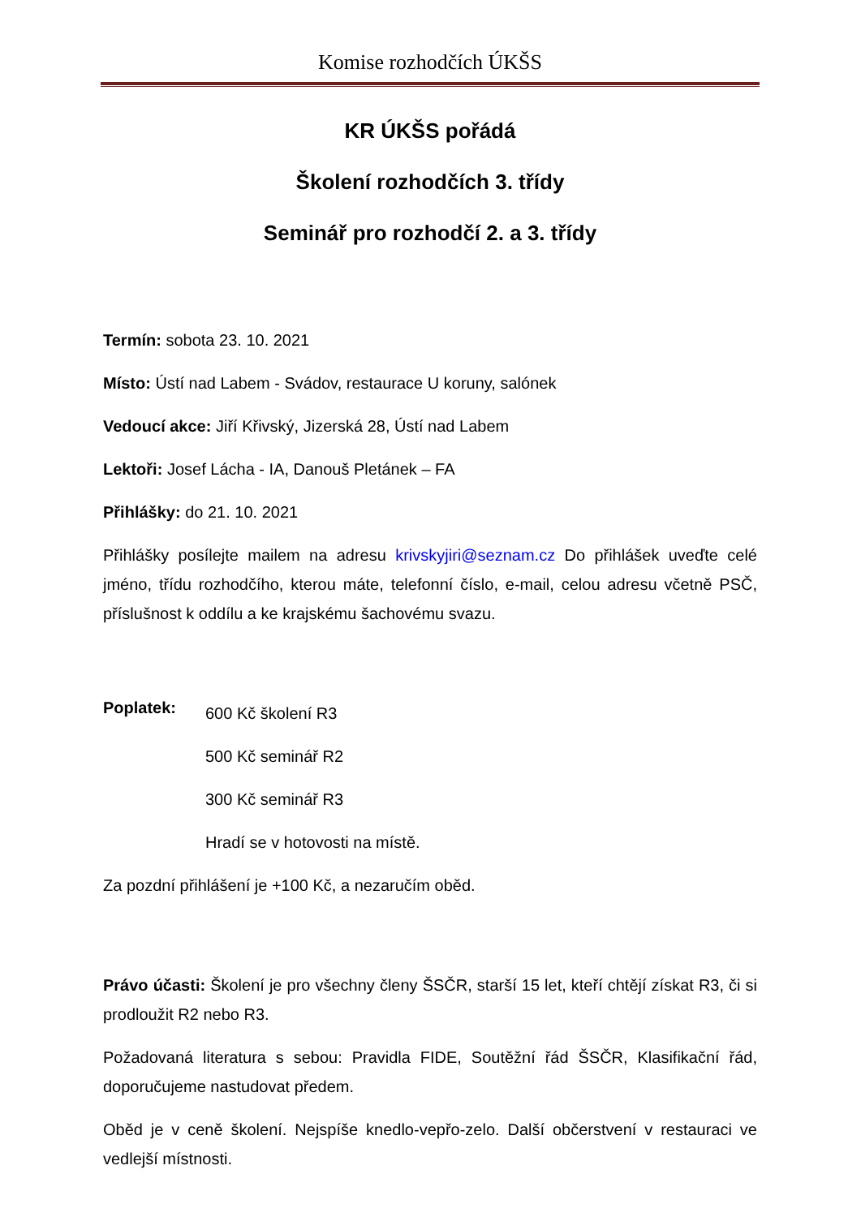Komise rozhodčích ÚKŠS
KR ÚKŠS pořádá
Školení rozhodčích 3. třídy
Seminář pro rozhodčí 2. a 3. třídy
Termín: sobota 23. 10. 2021
Místo: Ústí nad Labem - Svádov, restaurace U koruny, salónek
Vedoucí akce: Jiří Křivský, Jizerská 28, Ústí nad Labem
Lektoři: Josef Lácha - IA, Danouš Pletánek – FA
Přihlášky: do 21. 10. 2021
Přihlášky posílejte mailem na adresu krivskyjiri@seznam.cz Do přihlášek uveďte celé jméno, třídu rozhodčího, kterou máte, telefonní číslo, e-mail, celou adresu včetně PSČ, příslušnost k oddílu a ke krajskému šachovému svazu.
Poplatek:
600 Kč školení R3
500 Kč seminář R2
300 Kč seminář R3
Hradí se v hotovosti na místě.
Za pozdní přihlášení je +100 Kč, a nezaručím oběd.
Právo účasti: Školení je pro všechny členy ŠSČR, starší 15 let, kteří chtějí získat R3, či si prodloužit R2 nebo R3.
Požadovaná literatura s sebou: Pravidla FIDE, Soutěžní řád ŠSČR, Klasifikační řád, doporučujeme nastudovat předem.
Oběd je v ceně školení. Nejspíše knedlo-vepřo-zelo. Další občerstvení v restauraci ve vedlejší místnosti.